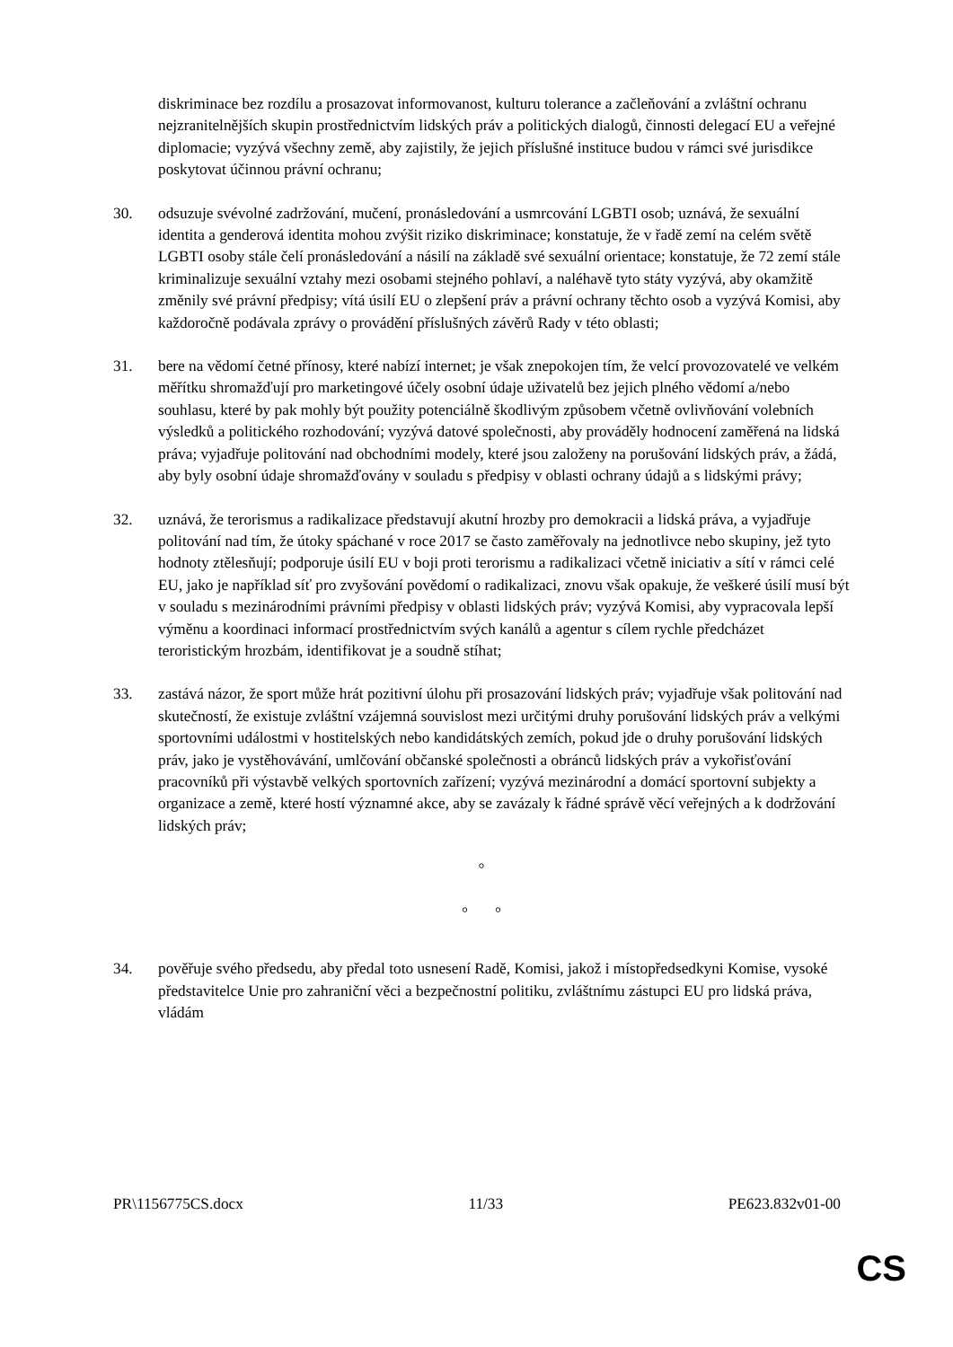diskriminace bez rozdílu a prosazovat informovanost, kulturu tolerance a začleňování a zvláštní ochranu nejzranitelnějších skupin prostřednictvím lidských práv a politických dialogů, činnosti delegací EU a veřejné diplomacie; vyzývá všechny země, aby zajistily, že jejich příslušné instituce budou v rámci své jurisdikce poskytovat účinnou právní ochranu;
30. odsuzuje svévolné zadržování, mučení, pronásledování a usmrcování LGBTI osob; uznává, že sexuální identita a genderová identita mohou zvýšit riziko diskriminace; konstatuje, že v řadě zemí na celém světě LGBTI osoby stále čelí pronásledování a násilí na základě své sexuální orientace; konstatuje, že 72 zemí stále kriminalizuje sexuální vztahy mezi osobami stejného pohlaví, a naléhavě tyto státy vyzývá, aby okamžitě změnily své právní předpisy; vítá úsilí EU o zlepšení práv a právní ochrany těchto osob a vyzývá Komisi, aby každoročně podávala zprávy o provádění příslušných závěrů Rady v této oblasti;
31. bere na vědomí četné přínosy, které nabízí internet; je však znepokojen tím, že velcí provozovatelé ve velkém měřítku shromažďují pro marketingové účely osobní údaje uživatelů bez jejich plného vědomí a/nebo souhlasu, které by pak mohly být použity potenciálně škodlivým způsobem včetně ovlivňování volebních výsledků a politického rozhodování; vyzývá datové společnosti, aby prováděly hodnocení zaměřená na lidská práva; vyjadřuje politování nad obchodními modely, které jsou založeny na porušování lidských práv, a žádá, aby byly osobní údaje shromažďovány v souladu s předpisy v oblasti ochrany údajů a s lidskými právy;
32. uznává, že terorismus a radikalizace představují akutní hrozby pro demokracii a lidská práva, a vyjadřuje politování nad tím, že útoky spáchané v roce 2017 se často zaměřovaly na jednotlivce nebo skupiny, jež tyto hodnoty ztělesňují; podporuje úsilí EU v boji proti terorismu a radikalizaci včetně iniciativ a sítí v rámci celé EU, jako je například síť pro zvyšování povědomí o radikalizaci, znovu však opakuje, že veškeré úsilí musí být v souladu s mezinárodními právními předpisy v oblasti lidských práv; vyzývá Komisi, aby vypracovala lepší výměnu a koordinaci informací prostřednictvím svých kanálů a agentur s cílem rychle předcházet teroristickým hrozbám, identifikovat je a soudně stíhat;
33. zastává názor, že sport může hrát pozitivní úlohu při prosazování lidských práv; vyjadřuje však politování nad skutečností, že existuje zvláštní vzájemná souvislost mezi určitými druhy porušování lidských práv a velkými sportovními událostmi v hostitelských nebo kandidátských zemích, pokud jde o druhy porušování lidských práv, jako je vystěhovávání, umlčování občanské společnosti a obránců lidských práv a vykořisťování pracovníků při výstavbě velkých sportovních zařízení; vyzývá mezinárodní a domácí sportovní subjekty a organizace a země, které hostí významné akce, aby se zavázaly k řádné správě věcí veřejných a k dodržování lidských práv;
°
° °
34. pověřuje svého předsedu, aby předal toto usnesení Radě, Komisi, jakož i místopředsedkyni Komise, vysoké představitelce Unie pro zahraniční věci a bezpečnostní politiku, zvláštnímu zástupci EU pro lidská práva, vládám
PR\1156775CS.docx 11/33 PE623.832v01-00
CS